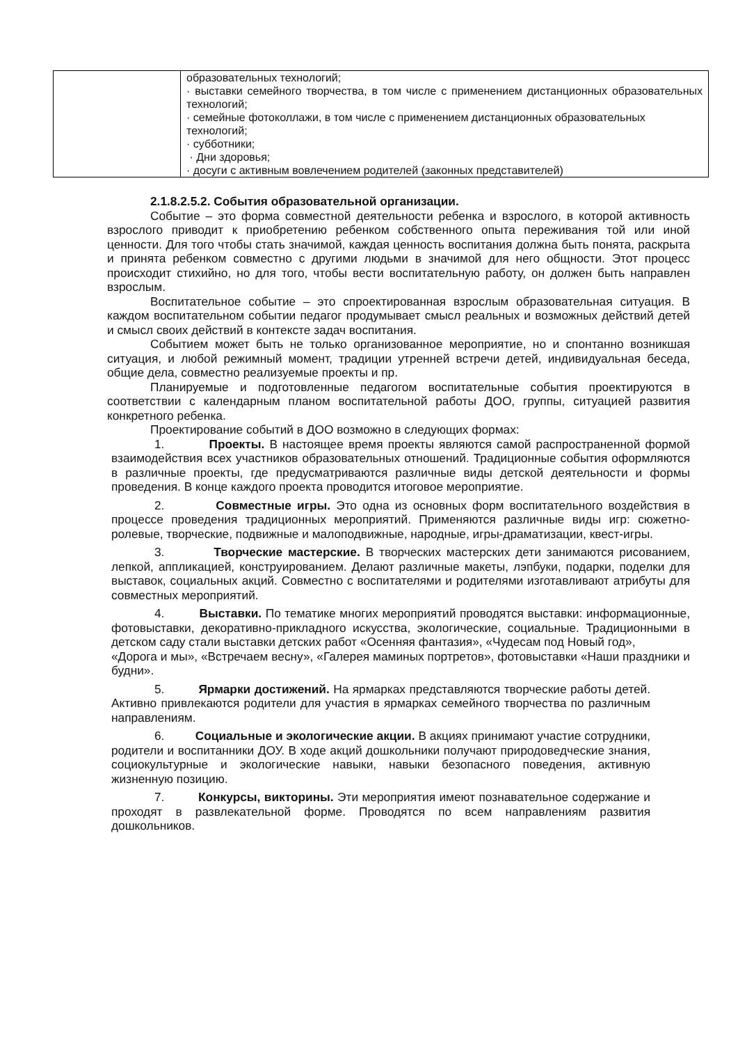| | образовательных технологий; · выставки семейного творчества, в том числе с применением дистанционных образовательных технологий; · семейные фотоколлажи, в том числе с применением дистанционных образовательных технологий; · субботники; · Дни здоровья; · досуги с активным вовлечением родителей (законных представителей) |
2.1.8.2.5.2. События образовательной организации.
Событие – это форма совместной деятельности ребенка и взрослого, в которой активность взрослого приводит к приобретению ребенком собственного опыта переживания той или иной ценности. Для того чтобы стать значимой, каждая ценность воспитания должна быть понята, раскрыта и принята ребенком совместно с другими людьми в значимой для него общности. Этот процесс происходит стихийно, но для того, чтобы вести воспитательную работу, он должен быть направлен взрослым.
Воспитательное событие – это спроектированная взрослым образовательная ситуация. В каждом воспитательном событии педагог продумывает смысл реальных и возможных действий детей и смысл своих действий в контексте задач воспитания.
Событием может быть не только организованное мероприятие, но и спонтанно возникшая ситуация, и любой режимный момент, традиции утренней встречи детей, индивидуальная беседа, общие дела, совместно реализуемые проекты и пр.
Планируемые и подготовленные педагогом воспитательные события проектируются в соответствии с календарным планом воспитательной работы ДОО, группы, ситуацией развития конкретного ребенка.
Проектирование событий в ДОО возможно в следующих формах:
1. Проекты. В настоящее время проекты являются самой распространенной формой взаимодействия всех участников образовательных отношений. Традиционные события оформляются в различные проекты, где предусматриваются различные виды детской деятельности и формы проведения. В конце каждого проекта проводится итоговое мероприятие.
2. Совместные игры. Это одна из основных форм воспитательного воздействия в процессе проведения традиционных мероприятий. Применяются различные виды игр: сюжетно-ролевые, творческие, подвижные и малоподвижные, народные, игры-драматизации, квест-игры.
3. Творческие мастерские. В творческих мастерских дети занимаются рисованием, лепкой, аппликацией, конструированием. Делают различные макеты, лэпбуки, подарки, поделки для выставок, социальных акций. Совместно с воспитателями и родителями изготавливают атрибуты для совместных мероприятий.
4. Выставки. По тематике многих мероприятий проводятся выставки: информационные, фотовыставки, декоративно-прикладного искусства, экологические, социальные. Традиционными в детском саду стали выставки детских работ «Осенняя фантазия», «Чудесам под Новый год»,
«Дорога и мы», «Встречаем весну», «Галерея маминых портретов», фотовыставки «Наши праздники и будни».
5. Ярмарки достижений. На ярмарках представляются творческие работы детей. Активно привлекаются родители для участия в ярмарках семейного творчества по различным направлениям.
6. Социальные и экологические акции. В акциях принимают участие сотрудники, родители и воспитанники ДОУ. В ходе акций дошкольники получают природоведческие знания, социокультурные и экологические навыки, навыки безопасного поведения, активную жизненную позицию.
7. Конкурсы, викторины. Эти мероприятия имеют познавательное содержание и проходят в развлекательной форме. Проводятся по всем направлениям развития дошкольников.